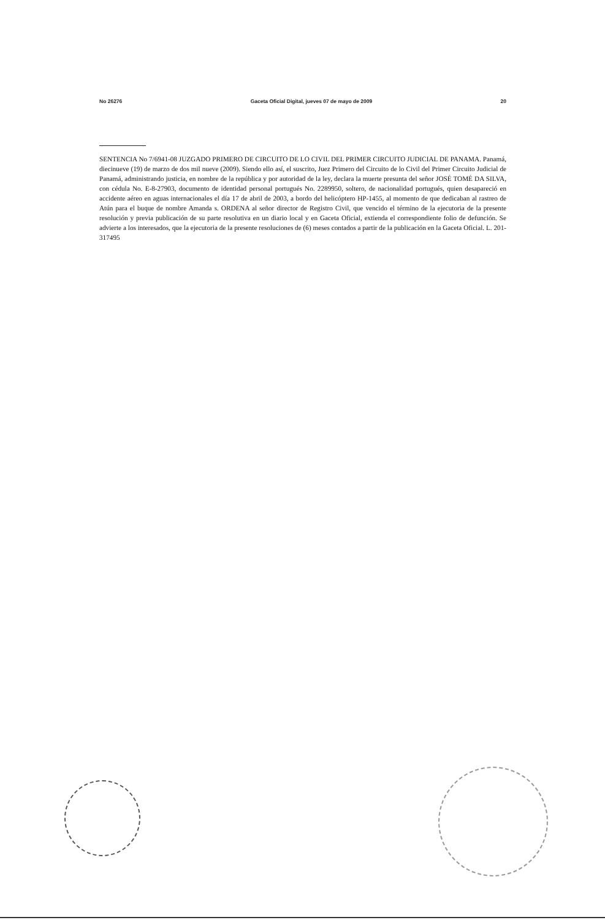No 26276 Gaceta Oficial Digital, jueves 07 de mayo de 2009 20
SENTENCIA No 7/6941-08 JUZGADO PRIMERO DE CIRCUITO DE LO CIVIL DEL PRIMER CIRCUITO JUDICIAL DE PANAMA. Panamá, diecinueve (19) de marzo de dos mil nueve (2009). Siendo ello así, el suscrito, Juez Primero del Circuito de lo Civil del Primer Circuito Judicial de Panamá, administrando justicia, en nombre de la república y por autoridad de la ley, declara la muerte presunta del señor JOSÉ TOMÉ DA SILVA, con cédula No. E-8-27903, documento de identidad personal portugués No. 2289950, soltero, de nacionalidad portugués, quien desapareció en accidente aéreo en aguas internacionales el día 17 de abril de 2003, a bordo del helicóptero HP-1455, al momento de que dedicaban al rastreo de Atún para el buque de nombre Amanda s. ORDENA al señor director de Registro Civil, que vencido el término de la ejecutoria de la presente resolución y previa publicación de su parte resolutiva en un diario local y en Gaceta Oficial, extienda el correspondiente folio de defunción. Se advierte a los interesados, que la ejecutoria de la presente resoluciones de (6) meses contados a partir de la publicación en la Gaceta Oficial. L. 201-317495